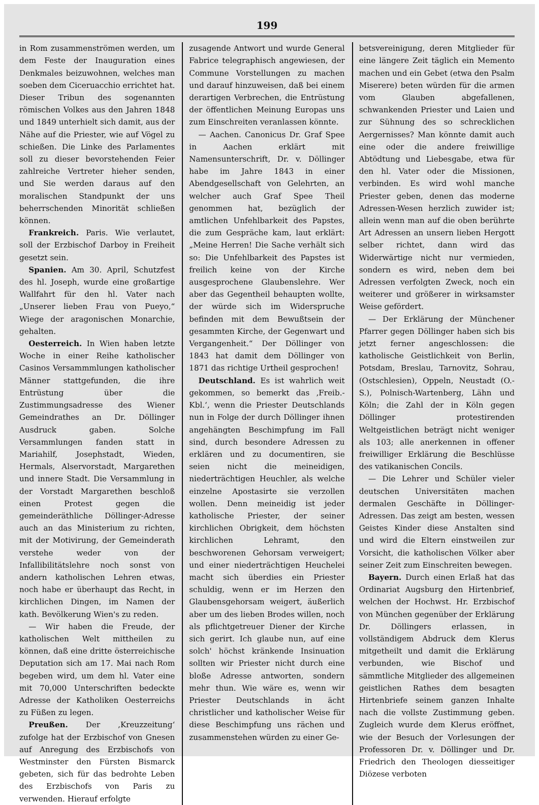199
in Rom zusammenströmen werden, um dem Feste der Inauguration eines Denkmales beizuwohnen, welches man soeben dem Ciceruacchio errichtet hat. Dieser Tribun des sogenannten römischen Volkes aus den Jahren 1848 und 1849 unterhielt sich damit, aus der Nähe auf die Priester, wie auf Vögel zu schießen. Die Linke des Parlamentes soll zu dieser bevorstehenden Feier zahlreiche Vertreter hieher senden, und Sie werden daraus auf den moralischen Standpunkt der uns beherrschenden Minorität schließen können.
Frankreich. Paris. Wie verlautet, soll der Erzbischof Darboy in Freiheit gesetzt sein.
Spanien. Am 30. April, Schutzfest des hl. Joseph, wurde eine großartige Wallfahrt für den hl. Vater nach „Unserer lieben Frau von Pueyo,“ Wiege der aragonischen Monarchie, gehalten.
Oesterreich. In Wien haben letzte Woche in einer Reihe katholischer Casinos Versammmlungen katholischer Männer stattgefunden, die ihre Entrüstung über die Zustimmungsadresse des Wiener Gemeindrathes an Dr. Döllinger Ausdruck gaben. Solche Versammlungen fanden statt in Mariahilf, Josephstadt, Wieden, Hermals, Alservorstadt, Margarethen und innere Stadt. Die Versammlung in der Vorstadt Margarethen beschloß einen Protest gegen die gemeinderäthliche Döllinger-Adresse auch an das Ministerium zu richten, mit der Motivirung, der Gemeinderath verstehe weder von der Infallibilitätslehre noch sonst von andern katholischen Lehren etwas, noch habe er überhaupt das Recht, in kirchlichen Dingen, im Namen der kath. Bevölkerung Wien's zu reden.
— Wir haben die Freude, der katholischen Welt mittheilen zu können, daß eine dritte österreichische Deputation sich am 17. Mai nach Rom begeben wird, um dem hl. Vater eine mit 70,000 Unterschriften bedeckte Adresse der Katholiken Oesterreichs zu Füßen zu legen.
Preußen. Der ‚Kreuzzeitung‘ zufolge hat der Erzbischof von Gnesen auf Anregung des Erzbischofs von Westminster den Fürsten Bismarck gebeten, sich für das bedrohte Leben des Erzbischofs von Paris zu verwenden. Hierauf erfolgte
zusagende Antwort und wurde General Fabrice telegraphisch angewiesen, der Commune Vorstellungen zu machen und darauf hinzuweisen, daß bei einem derartigen Verbrechen, die Entrüstung der öffentlichen Meinung Europas uns zum Einschreiten veranlassen könnte.
— Aachen. Canonicus Dr. Graf Spee in Aachen erklärt mit Namensunterschrift, Dr. v. Döllinger habe im Jahre 1843 in einer Abendgesellschaft von Gelehrten, an welcher auch Graf Spee Theil genommen hat, bezüglich der amtlichen Unfehlbarkeit des Papstes, die zum Gespräche kam, laut erklärt: „Meine Herren! Die Sache verhält sich so: Die Unfehlbarkeit des Papstes ist freilich keine von der Kirche ausgesprochene Glaubenslehre. Wer aber das Gegentheil behaupten wollte, der würde sich im Widerspruche befinden mit dem Bewußtsein der gesammten Kirche, der Gegenwart und Vergangenheit.“ Der Döllinger von 1843 hat damit dem Döllinger von 1871 das richtige Urtheil gesprochen!
Deutschland. Es ist wahrlich weit gekommen, so bemerkt das ‚Freib.-Kbl.‘, wenn die Priester Deutschlands nun in Folge der durch Döllinger ihnen angehängten Beschimpfung im Fall sind, durch besondere Adressen zu erklären und zu documentiren, sie seien nicht die meineidigen, niederträchtigen Heuchler, als welche einzelne Apostasirte sie verzollen wollen. Denn meineidig ist jeder katholische Priester, der seiner kirchlichen Obrigkeit, dem höchsten kirchlichen Lehramt, den beschworenen Gehorsam verweigert; und einer niederträchtigen Heuchelei macht sich überdies ein Priester schuldig, wenn er im Herzen den Glaubensgehorsam weigert, äußerlich aber um des lieben Brodes willen, noch als pflichtgetreuer Diener der Kirche sich gerirt. Ich glaube nun, auf eine solch' höchst kränkende Insinuation sollten wir Priester nicht durch eine bloße Adresse antworten, sondern mehr thun. Wie wäre es, wenn wir Priester Deutschlands in ächt christlicher und katholischer Weise für diese Beschimpfung uns rächen und zusammenstehen würden zu einer Ge-
betsvereinigung, deren Mitglieder für eine längere Zeit täglich ein Memento machen und ein Gebet (etwa den Psalm Miserere) beten würden für die armen vom Glauben abgefallenen, schwankenden Priester und Laien und zur Sühnung des so schrecklichen Aergernisses? Man könnte damit auch eine oder die andere freiwillige Abtödtung und Liebesgabe, etwa für den hl. Vater oder die Missionen, verbinden. Es wird wohl manche Priester geben, denen das moderne Adressen-Wesen herzlich zuwider ist; allein wenn man auf die oben berührte Art Adressen an unsern lieben Hergott selber richtet, dann wird das Widerwärtige nicht nur vermieden, sondern es wird, neben dem bei Adressen verfolgten Zweck, noch ein weiterer und größerer in wirksamster Weise gefördert.
— Der Erklärung der Münchener Pfarrer gegen Döllinger haben sich bis jetzt ferner angeschlossen: die katholische Geistlichkeit von Berlin, Potsdam, Breslau, Tarnovitz, Sohrau, (Ostschlesien), Oppeln, Neustadt (O.-S.), Polnisch-Wartenberg, Lähn und Köln; die Zahl der in Köln gegen Döllinger protestirenden Weltgeistlichen beträgt nicht weniger als 103; alle anerkennen in offener freiwilliger Erklärung die Beschlüsse des vatikanischen Concils.
— Die Lehrer und Schüler vieler deutschen Universitäten machen dermalen Geschäfte in Döllinger-Adressen. Das zeigt am besten, wessen Geistes Kinder diese Anstalten sind und wird die Eltern einstweilen zur Vorsicht, die katholischen Völker aber seiner Zeit zum Einschreiten bewegen.
Bayern. Durch einen Erlaß hat das Ordinariat Augsburg den Hirtenbrief, welchen der Hochwst. Hr. Erzbischof von München gegenüber der Erklärung Dr. Döllingers erlassen, in vollständigem Abdruck dem Klerus mitgetheilt und damit die Erklärung verbunden, wie Bischof und sämmtliche Mitglieder des allgemeinen geistlichen Rathes dem besagten Hirtenbriefe seinem ganzen Inhalte nach die vollste Zustimmung geben. Zugleich wurde dem Klerus eröffnet, wie der Besuch der Vorlesungen der Professoren Dr. v. Döllinger und Dr. Friedrich den Theologen diesseitiger Diözese verboten